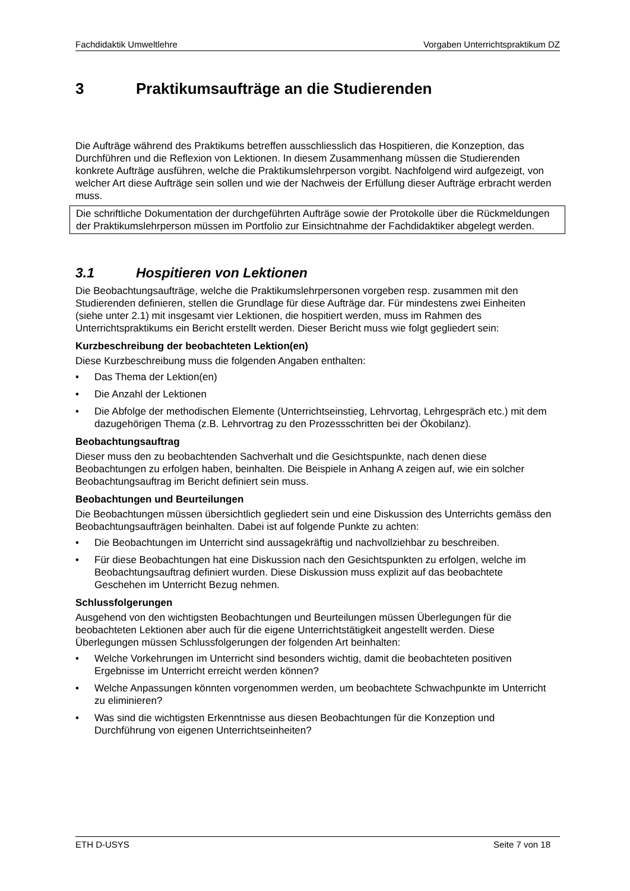Fachdidaktik Umweltlehre Vorgaben Unterrichtspraktikum DZ
3 Praktikumsaufträge an die Studierenden
Die Aufträge während des Praktikums betreffen ausschliesslich das Hospitieren, die Konzeption, das Durchführen und die Reflexion von Lektionen. In diesem Zusammenhang müssen die Studierenden konkrete Aufträge ausführen, welche die Praktikumslehrperson vorgibt. Nachfolgend wird aufgezeigt, von welcher Art diese Aufträge sein sollen und wie der Nachweis der Erfüllung dieser Aufträge erbracht werden muss.
Die schriftliche Dokumentation der durchgeführten Aufträge sowie der Protokolle über die Rückmeldungen der Praktikumslehrperson müssen im Portfolio zur Einsichtnahme der Fachdidaktiker abgelegt werden.
3.1 Hospitieren von Lektionen
Die Beobachtungsaufträge, welche die Praktikumslehrpersonen vorgeben resp. zusammen mit den Studierenden definieren, stellen die Grundlage für diese Aufträge dar. Für mindestens zwei Einheiten (siehe unter 2.1) mit insgesamt vier Lektionen, die hospitiert werden, muss im Rahmen des Unterrichtspraktikums ein Bericht erstellt werden. Dieser Bericht muss wie folgt gegliedert sein:
Kurzbeschreibung der beobachteten Lektion(en)
Diese Kurzbeschreibung muss die folgenden Angaben enthalten:
• Das Thema der Lektion(en)
• Die Anzahl der Lektionen
• Die Abfolge der methodischen Elemente (Unterrichtseinstieg, Lehrvortag, Lehrgespräch etc.) mit dem dazugehörigen Thema (z.B. Lehrvortrag zu den Prozessschritten bei der Ökobilanz).
Beobachtungsauftrag
Dieser muss den zu beobachtenden Sachverhalt und die Gesichtspunkte, nach denen diese Beobachtungen zu erfolgen haben, beinhalten. Die Beispiele in Anhang A zeigen auf, wie ein solcher Beobachtungsauftrag im Bericht definiert sein muss.
Beobachtungen und Beurteilungen
Die Beobachtungen müssen übersichtlich gegliedert sein und eine Diskussion des Unterrichts gemäss den Beobachtungsaufträgen beinhalten. Dabei ist auf folgende Punkte zu achten:
• Die Beobachtungen im Unterricht sind aussagekräftig und nachvollziehbar zu beschreiben.
• Für diese Beobachtungen hat eine Diskussion nach den Gesichtspunkten zu erfolgen, welche im Beobachtungsauftrag definiert wurden. Diese Diskussion muss explizit auf das beobachtete Geschehen im Unterricht Bezug nehmen.
Schlussfolgerungen
Ausgehend von den wichtigsten Beobachtungen und Beurteilungen müssen Überlegungen für die beobachteten Lektionen aber auch für die eigene Unterrichtstätigkeit angestellt werden. Diese Überlegungen müssen Schlussfolgerungen der folgenden Art beinhalten:
• Welche Vorkehrungen im Unterricht sind besonders wichtig, damit die beobachteten positiven Ergebnisse im Unterricht erreicht werden können?
• Welche Anpassungen könnten vorgenommen werden, um beobachtete Schwachpunkte im Unterricht zu eliminieren?
• Was sind die wichtigsten Erkenntnisse aus diesen Beobachtungen für die Konzeption und Durchführung von eigenen Unterrichtseinheiten?
ETH D-USYS Seite 7 von 18